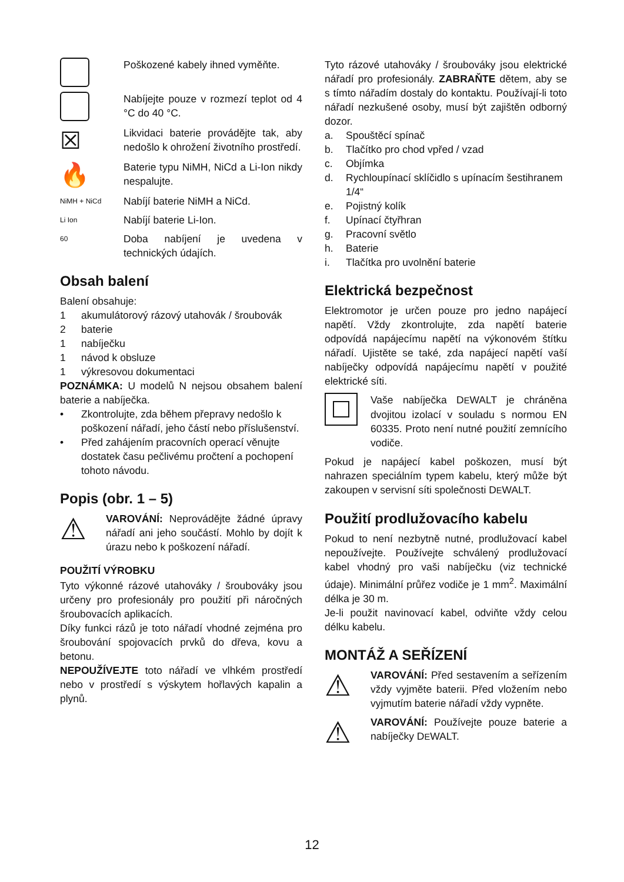Poškozené kabely ihned vyměňte.
Nabíjejte pouze v rozmezí teplot od 4 °C do 40 °C.
☒
Likvidaci baterie provádějte tak, aby nedošlo k ohrožení životního prostředí.
🔥
Baterie typu NiMH, NiCd a Li-Ion nikdy nespalujte.
NiMH + NiCd
Nabíjí baterie NiMH a NiCd.
Li Ion
Nabíjí baterie Li-Ion.
60
Doba nabíjení je uvedena v technických údajích.
Obsah balení
Balení obsahuje:
1 akumulátorový rázový utahovák / šroubovák
2 baterie
1 nabíječku
1 návod k obsluze
1 výkresovou dokumentaci
POZNÁMKA: U modelů N nejsou obsahem balení baterie a nabíječka.
• Zkontrolujte, zda během přepravy nedošlo k poškození nářadí, jeho částí nebo příslušenství.
• Před zahájením pracovních operací věnujte dostatek času pečlivému pročtení a pochopení tohoto návodu.
Popis (obr. 1 – 5)
⚠
VAROVÁNÍ: Neprovádějte žádné úpravy nářadí ani jeho součástí. Mohlo by dojít k úrazu nebo k poškození nářadí.
POUŽITÍ VÝROBKU
Tyto výkonné rázové utahováky / šroubováky jsou určeny pro profesionály pro použití při náročných šroubovacích aplikacích.
Díky funkci rázů je toto nářadí vhodné zejména pro šroubování spojovacích prvků do dřeva, kovu a betonu.
NEPOUŽÍVEJTE toto nářadí ve vlhkém prostředí nebo v prostředí s výskytem hořlavých kapalin a plynů.
Tyto rázové utahováky / šroubováky jsou elektrické nářadí pro profesionály. ZABRAŇTE dětem, aby se s tímto nářadím dostaly do kontaktu. Používají-li toto nářadí nezkušené osoby, musí být zajištěn odborný dozor.
a. Spouštěcí spínač
b. Tlačítko pro chod vpřed / vzad
c. Objímka
d. Rychloupínací sklíčidlo s upínacím šestihranem 1/4“
e. Pojistný kolík
f. Upínací čtyřhran
g. Pracovní světlo
h. Baterie
i. Tlačítka pro uvolnění baterie
Elektrická bezpečnost
Elektromotor je určen pouze pro jedno napájecí napětí. Vždy zkontrolujte, zda napětí baterie odpovídá napájecímu napětí na výkonovém štítku nářadí. Ujistěte se také, zda napájecí napětí vaší nabíječky odpovídá napájecímu napětí v použité elektrické síti.
Vaše nabíječka DEWALT je chráněna dvojitou izolací v souladu s normou EN 60335. Proto není nutné použití zemnícího vodiče.
Pokud je napájecí kabel poškozen, musí být nahrazen speciálním typem kabelu, který může být zakoupen v servisní síti společnosti DEWALT.
Použití prodlužovacího kabelu
Pokud to není nezbytně nutné, prodlužovací kabel nepoužívejte. Používejte schválený prodlužovací kabel vhodný pro vaši nabíječku (viz technické údaje). Minimální průřez vodiče je 1 mm<sup>2</sup>. Maximální délka je 30 m.
Je-li použit navinovací kabel, odviňte vždy celou délku kabelu.
MONTÁŽ A SEŘÍZENÍ
⚠
VAROVÁNÍ: Před sestavením a seřízením vždy vyjměte baterii. Před vložením nebo vyjmutím baterie nářadí vždy vypněte.
⚠
VAROVÁNÍ: Používejte pouze baterie a nabíječky DEWALT.
12